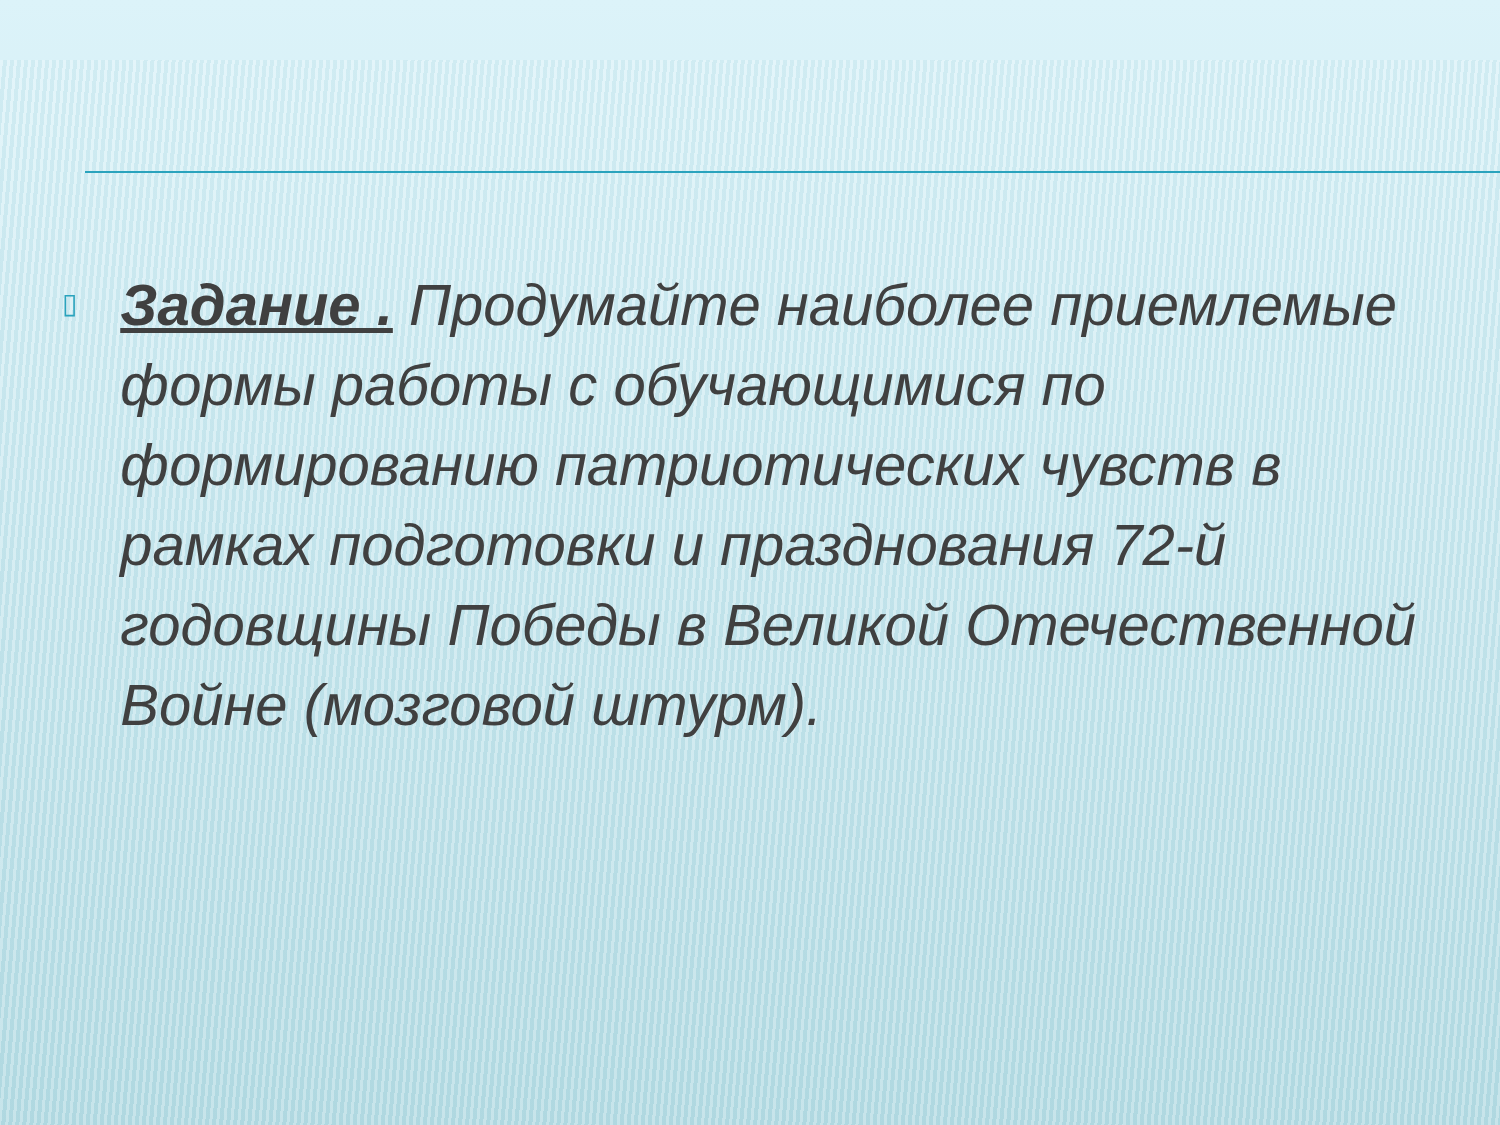▯
Задание . Продумайте наиболее приемлемые формы работы с обучающимися по формированию патриотических чувств в рамках подготовки и празднования 72-й годовщины Победы в Великой Отечественной Войне (мозговой штурм).